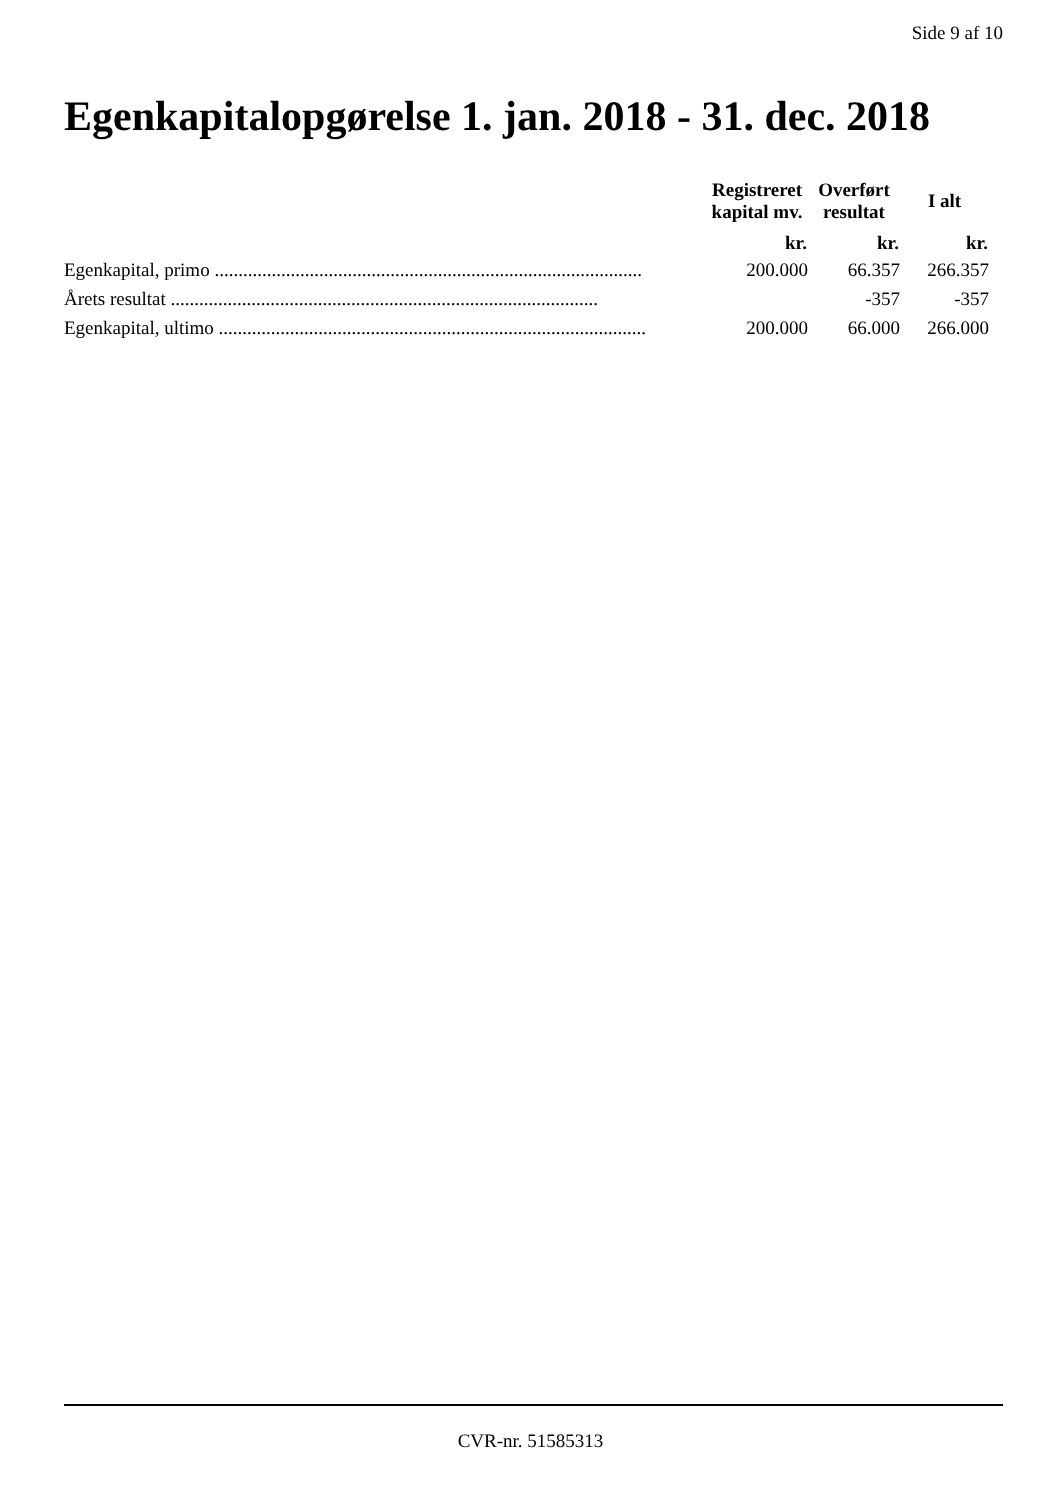Side 9 af 10
Egenkapitalopgørelse 1. jan. 2018 - 31. dec. 2018
| | Registreret kapital mv. | Overført resultat | I alt |
| --- | --- | --- | --- |
| | kr. | kr. | kr. |
| Egenkapital, primo .......................................................................................... | 200.000 | 66.357 | 266.357 |
| Årets resultat .......................................................................................... | | -357 | -357 |
| Egenkapital, ultimo .......................................................................................... | 200.000 | 66.000 | 266.000 |
CVR-nr. 51585313